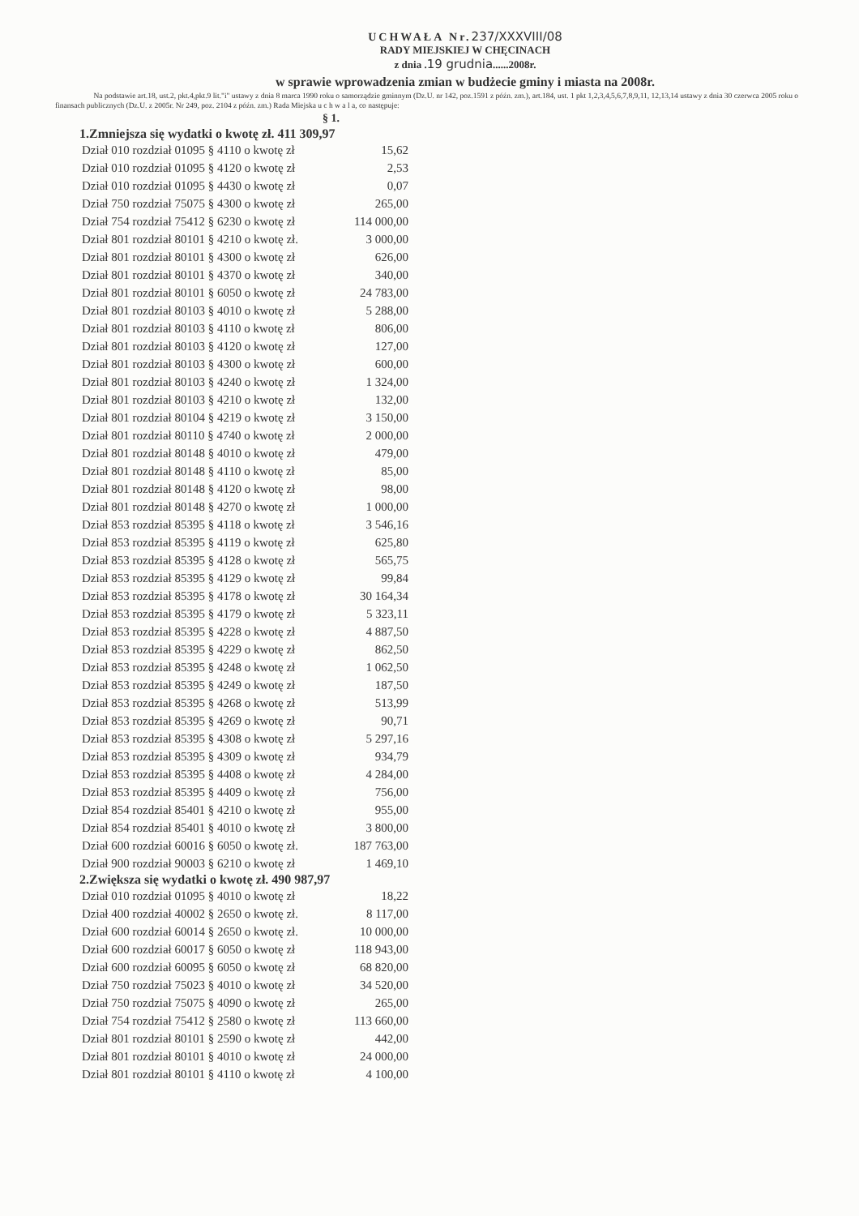UCHWAŁA Nr.237/XXXVIII/08
RADY MIEJSKIEJ W CHĘCINACH
z dnia .19 grudnia......2008r.
w sprawie wprowadzenia zmian w budżecie gminy i miasta na 2008r.
Na podstawie art.18, ust.2, pkt.4,pkt.9 lit."i" ustawy z dnia 8 marca 1990 roku o samorządzie gminnym (Dz.U. nr 142, poz.1591 z późn. zm.), art.184, ust. 1 pkt 1,2,3,4,5,6,7,8,9,11, 12,13,14 ustawy z dnia 30 czerwca 2005 roku o finansach publicznych (Dz.U. z 2005r. Nr 249, poz. 2104 z późn. zm.) Rada Miejska u c h w a l a, co następuje:
§ 1.
1.Zmniejsza się wydatki o kwotę zł. 411 309,97
| Dział 010 rozdział 01095 § 4110 o kwotę zł | 15,62 |
| Dział 010 rozdział 01095 § 4120 o kwotę zł | 2,53 |
| Dział 010 rozdział 01095 § 4430 o kwotę zł | 0,07 |
| Dział 750 rozdział 75075 § 4300 o kwotę zł | 265,00 |
| Dział 754 rozdział 75412 § 6230 o kwotę zł | 114 000,00 |
| Dział 801 rozdział 80101 § 4210 o kwotę zł. | 3 000,00 |
| Dział 801 rozdział 80101 § 4300 o kwotę zł | 626,00 |
| Dział 801 rozdział 80101 § 4370 o kwotę zł | 340,00 |
| Dział 801 rozdział 80101 § 6050 o kwotę zł | 24 783,00 |
| Dział 801 rozdział 80103 § 4010 o kwotę zł | 5 288,00 |
| Dział 801 rozdział 80103 § 4110 o kwotę zł | 806,00 |
| Dział 801 rozdział 80103 § 4120 o kwotę zł | 127,00 |
| Dział 801 rozdział 80103 § 4300 o kwotę zł | 600,00 |
| Dział 801 rozdział 80103 § 4240 o kwotę zł | 1 324,00 |
| Dział 801 rozdział 80103 § 4210 o kwotę zł | 132,00 |
| Dział 801 rozdział 80104 § 4219 o kwotę zł | 3 150,00 |
| Dział 801 rozdział 80110 § 4740 o kwotę zł | 2 000,00 |
| Dział 801 rozdział 80148 § 4010 o kwotę zł | 479,00 |
| Dział 801 rozdział 80148 § 4110 o kwotę zł | 85,00 |
| Dział 801 rozdział 80148 § 4120 o kwotę zł | 98,00 |
| Dział 801 rozdział 80148 § 4270 o kwotę zł | 1 000,00 |
| Dział 853 rozdział 85395 § 4118 o kwotę zł | 3 546,16 |
| Dział 853 rozdział 85395 § 4119 o kwotę zł | 625,80 |
| Dział 853 rozdział 85395 § 4128 o kwotę zł | 565,75 |
| Dział 853 rozdział 85395 § 4129 o kwotę zł | 99,84 |
| Dział 853 rozdział 85395 § 4178 o kwotę zł | 30 164,34 |
| Dział 853 rozdział 85395 § 4179 o kwotę zł | 5 323,11 |
| Dział 853 rozdział 85395 § 4228 o kwotę zł | 4 887,50 |
| Dział 853 rozdział 85395 § 4229 o kwotę zł | 862,50 |
| Dział 853 rozdział 85395 § 4248 o kwotę zł | 1 062,50 |
| Dział 853 rozdział 85395 § 4249 o kwotę zł | 187,50 |
| Dział 853 rozdział 85395 § 4268 o kwotę zł | 513,99 |
| Dział 853 rozdział 85395 § 4269 o kwotę zł | 90,71 |
| Dział 853 rozdział 85395 § 4308 o kwotę zł | 5 297,16 |
| Dział 853 rozdział 85395 § 4309 o kwotę zł | 934,79 |
| Dział 853 rozdział 85395 § 4408 o kwotę zł | 4 284,00 |
| Dział 853 rozdział 85395 § 4409 o kwotę zł | 756,00 |
| Dział 854 rozdział 85401 § 4210 o kwotę zł | 955,00 |
| Dział 854 rozdział 85401 § 4010 o kwotę zł | 3 800,00 |
| Dział 600 rozdział 60016 § 6050 o kwotę zł. | 187 763,00 |
| Dział 900 rozdział 90003 § 6210 o kwotę zł | 1 469,10 |
2.Zwiększa się wydatki o kwotę zł. 490 987,97
| Dział 010 rozdział 01095 § 4010 o kwotę zł | 18,22 |
| Dział 400 rozdział 40002 § 2650 o kwotę zł. | 8 117,00 |
| Dział 600 rozdział 60014 § 2650 o kwotę zł. | 10 000,00 |
| Dział 600 rozdział 60017 § 6050 o kwotę zł | 118 943,00 |
| Dział 600 rozdział 60095 § 6050 o kwotę zł | 68 820,00 |
| Dział 750 rozdział 75023 § 4010 o kwotę zł | 34 520,00 |
| Dział 750 rozdział 75075 § 4090 o kwotę zł | 265,00 |
| Dział 754 rozdział 75412 § 2580 o kwotę zł | 113 660,00 |
| Dział 801 rozdział 80101 § 2590 o kwotę zł | 442,00 |
| Dział 801 rozdział 80101 § 4010 o kwotę zł | 24 000,00 |
| Dział 801 rozdział 80101 § 4110 o kwotę zł | 4 100,00 |